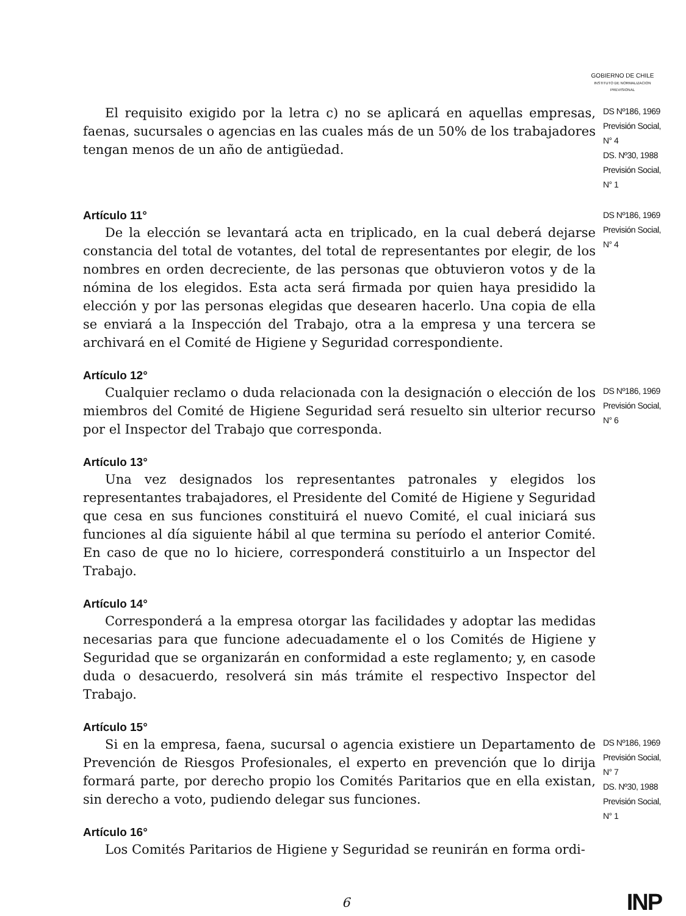GOBIERNO DE CHILE
INSTITUTO DE NORMALIZACION PREVISIONAL
El requisito exigido por la letra c) no se aplicará en aquellas empresas, faenas, sucursales o agencias en las cuales más de un 50% de los trabajadores tengan menos de un año de antigüedad.
DS Nº186, 1969 Previsión Social, N° 4
DS. Nº30, 1988 Previsión Social, N° 1
Artículo 11°
De la elección se levantará acta en triplicado, en la cual deberá dejarse constancia del total de votantes, del total de representantes por elegir, de los nombres en orden decreciente, de las personas que obtuvieron votos y de la nómina de los elegidos. Esta acta será firmada por quien haya presidido la elección y por las personas elegidas que desearen hacerlo. Una copia de ella se enviará a la Inspección del Trabajo, otra a la empresa y una tercera se archivará en el Comité de Higiene y Seguridad correspondiente.
DS Nº186, 1969 Previsión Social, N° 4
Artículo 12°
Cualquier reclamo o duda relacionada con la designación o elección de los miembros del Comité de Higiene Seguridad será resuelto sin ulterior recurso por el Inspector del Trabajo que corresponda.
DS Nº186, 1969 Previsión Social, N° 6
Artículo 13°
Una vez designados los representantes patronales y elegidos los representantes trabajadores, el Presidente del Comité de Higiene y Seguridad que cesa en sus funciones constituirá el nuevo Comité, el cual iniciará sus funciones al día siguiente hábil al que termina su período el anterior Comité. En caso de que no lo hiciere, corresponderá constituirlo a un Inspector del Trabajo.
Artículo 14°
Corresponderá a la empresa otorgar las facilidades y adoptar las medidas necesarias para que funcione adecuadamente el o los Comités de Higiene y Seguridad que se organizarán en conformidad a este reglamento; y, en casode duda o desacuerdo, resolverá sin más trámite el respectivo Inspector del Trabajo.
Artículo 15°
Si en la empresa, faena, sucursal o agencia existiere un Departamento de Prevención de Riesgos Profesionales, el experto en prevención que lo dirija formará parte, por derecho propio los Comités Paritarios que en ella existan, sin derecho a voto, pudiendo delegar sus funciones.
Artículo 16°
Los Comités Paritarios de Higiene y Seguridad se reunirán en forma ordi-
DS Nº186, 1969 Previsión Social, N° 7
DS. Nº30, 1988 Previsión Social, N° 1
6 INP